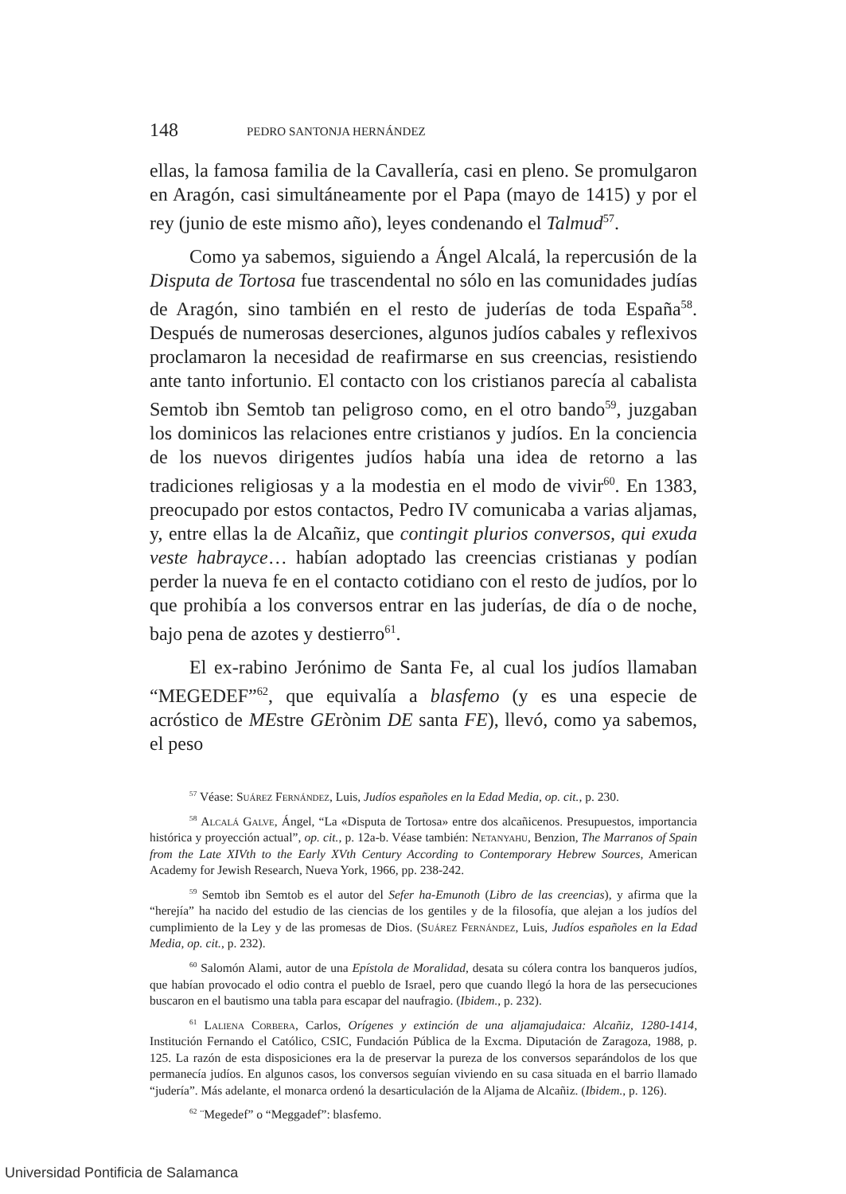148 PEDRO SANTONJA HERNÁNDEZ
ellas, la famosa familia de la Cavallería, casi en pleno. Se promulgaron en Aragón, casi simultáneamente por el Papa (mayo de 1415) y por el rey (junio de este mismo año), leyes condenando el Talmud<sup>57</sup>.
Como ya sabemos, siguiendo a Ángel Alcalá, la repercusión de la Disputa de Tortosa fue trascendental no sólo en las comunidades judías de Aragón, sino también en el resto de juderías de toda España<sup>58</sup>. Después de numerosas deserciones, algunos judíos cabales y reflexivos proclamaron la necesidad de reafirmarse en sus creencias, resistiendo ante tanto infortunio. El contacto con los cristianos parecía al cabalista Semtob ibn Semtob tan peligroso como, en el otro bando<sup>59</sup>, juzgaban los dominicos las relaciones entre cristianos y judíos. En la conciencia de los nuevos dirigentes judíos había una idea de retorno a las tradiciones religiosas y a la modestia en el modo de vivir<sup>60</sup>. En 1383, preocupado por estos contactos, Pedro IV comunicaba a varias aljamas, y, entre ellas la de Alcañiz, que contingit plurios conversos, qui exuda veste habrayce… habían adoptado las creencias cristianas y podían perder la nueva fe en el contacto cotidiano con el resto de judíos, por lo que prohibía a los conversos entrar en las juderías, de día o de noche, bajo pena de azotes y destierro<sup>61</sup>.
El ex-rabino Jerónimo de Santa Fe, al cual los judíos llamaban “MEGEDEF”<sup>62</sup>, que equivalía a blasfemo (y es una especie de acróstico de MEstre GErònim DE santa FE), llevó, como ya sabemos, el peso
<sup>57</sup> Véase: Suárez Fernández, Luis, Judíos españoles en la Edad Media, op. cit., p. 230.
<sup>58</sup> Alcalá Galve, Ángel, “La «Disputa de Tortosa» entre dos alcañicenos. Presupuestos, importancia histórica y proyección actual”, op. cit., p. 12a-b. Véase también: Netanyahu, Benzion, The Marranos of Spain from the Late XIVth to the Early XVth Century According to Contemporary Hebrew Sources, American Academy for Jewish Research, Nueva York, 1966, pp. 238-242.
<sup>59</sup> Semtob ibn Semtob es el autor del Sefer ha-Emunoth (Libro de las creencias), y afirma que la “herejía” ha nacido del estudio de las ciencias de los gentiles y de la filosofía, que alejan a los judíos del cumplimiento de la Ley y de las promesas de Dios. (Suárez Fernández, Luis, Judíos españoles en la Edad Media, op. cit., p. 232).
<sup>60</sup> Salomón Alami, autor de una Epístola de Moralidad, desata su cólera contra los banqueros judíos, que habían provocado el odio contra el pueblo de Israel, pero que cuando llegó la hora de las persecuciones buscaron en el bautismo una tabla para escapar del naufragio. (Ibidem., p. 232).
<sup>61</sup> Laliena Corbera, Carlos, Orígenes y extinción de una aljamajudaica: Alcañiz, 1280-1414, Institución Fernando el Católico, CSIC, Fundación Pública de la Excma. Diputación de Zaragoza, 1988, p. 125. La razón de esta disposiciones era la de preservar la pureza de los conversos separándolos de los que permanecía judíos. En algunos casos, los conversos seguían viviendo en su casa situada en el barrio llamado “judería”. Más adelante, el monarca ordenó la desarticulación de la Aljama de Alcañiz. (Ibidem., p. 126).
<sup>62</sup> ¨Megedef” o “Meggadef”: blasfemo.
Universidad Pontificia de Salamanca